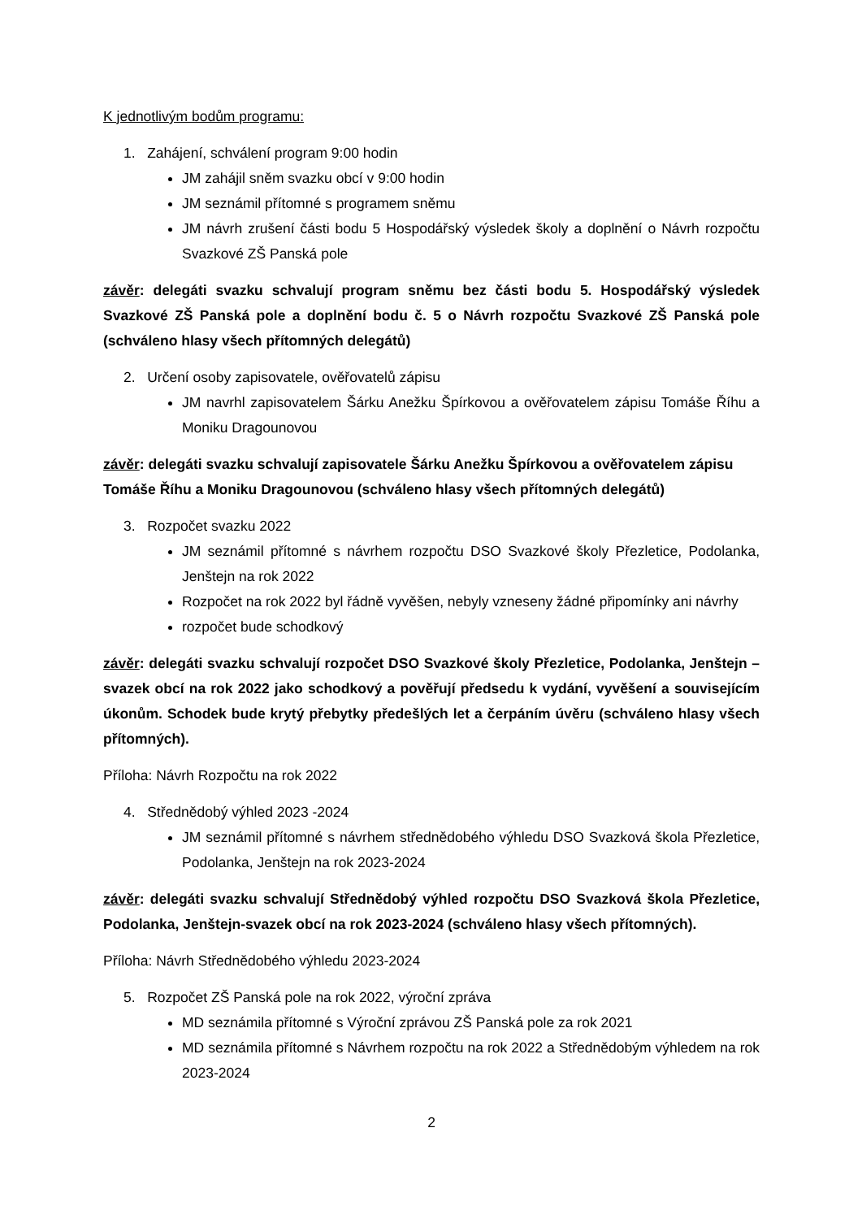K jednotlivým bodům programu:
1. Zahájení, schválení program 9:00 hodin
JM zahájil sněm svazku obcí v 9:00 hodin
JM seznámil přítomné s programem sněmu
JM návrh zrušení části bodu 5 Hospodářský výsledek školy a doplnění o Návrh rozpočtu Svazkové ZŠ Panská pole
závěr: delegáti svazku schvalují program sněmu bez části bodu 5. Hospodářský výsledek Svazkové ZŠ Panská pole a doplnění bodu č. 5 o Návrh rozpočtu Svazkové ZŠ Panská pole (schváleno hlasy všech přítomných delegátů)
2. Určení osoby zapisovatele, ověřovatelů zápisu
JM navrhl zapisovatelem Šárku Anežku Špírkovou a ověřovatelem zápisu Tomáše Říhu a Moniku Dragounovou
závěr: delegáti svazku schvalují zapisovatele Šárku Anežku Špírkovou a ověřovatelem zápisu Tomáše Říhu a Moniku Dragounovou (schváleno hlasy všech přítomných delegátů)
3. Rozpočet svazku 2022
JM seznámil přítomné s návrhem rozpočtu DSO Svazkové školy Přezletice, Podolanka, Jenštejn na rok 2022
Rozpočet na rok 2022 byl řádně vyvěšen, nebyly vzneseny žádné připomínky ani návrhy
rozpočet bude schodkový
závěr: delegáti svazku schvalují rozpočet DSO Svazkové školy Přezletice, Podolanka, Jenštejn – svazek obcí na rok 2022 jako schodkový a pověřují předsedu k vydání, vyvěšení a souvisejícím úkonům. Schodek bude krytý přebytky předešlých let a čerpáním úvěru (schváleno hlasy všech přítomných).
Příloha: Návrh Rozpočtu na rok 2022
4. Střednědobý výhled 2023 -2024
JM seznámil přítomné s návrhem střednědobého výhledu DSO Svazková škola Přezletice, Podolanka, Jenštejn na rok 2023-2024
závěr: delegáti svazku schvalují Střednědobý výhled rozpočtu DSO Svazková škola Přezletice, Podolanka, Jenštejn-svazek obcí na rok 2023-2024 (schváleno hlasy všech přítomných).
Příloha: Návrh Střednědobého výhledu 2023-2024
5. Rozpočet ZŠ Panská pole na rok 2022, výroční zpráva
MD seznámila přítomné s Výroční zprávou ZŠ Panská pole za rok 2021
MD seznámila přítomné s Návrhem rozpočtu na rok 2022 a Střednědobým výhledem na rok 2023-2024
2